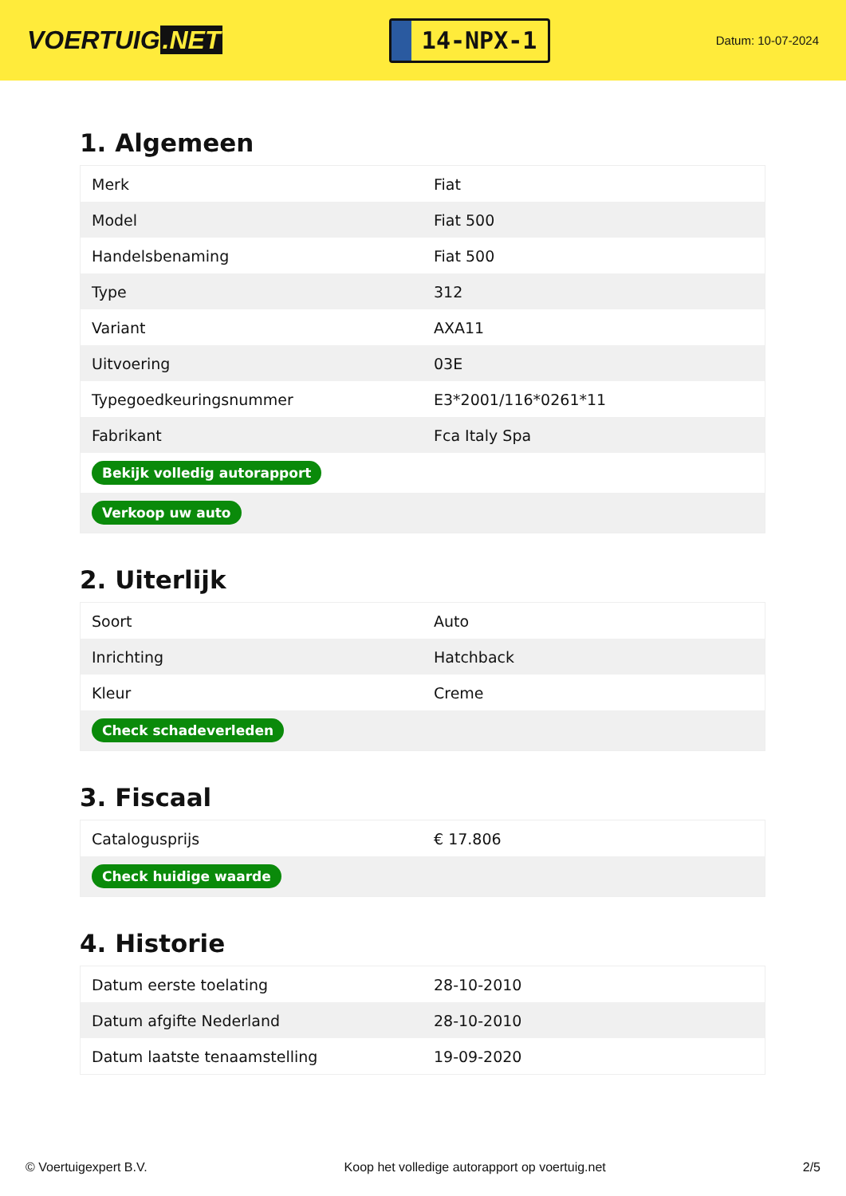VOERTUIG.NET
14-NPX-1
Datum: 10-07-2024
1. Algemeen
| Merk | Fiat |
| Model | Fiat 500 |
| Handelsbenaming | Fiat 500 |
| Type | 312 |
| Variant | AXA11 |
| Uitvoering | 03E |
| Typegoedkeuringsnummer | E3*2001/116*0261*11 |
| Fabrikant | Fca Italy Spa |
| Bekijk volledig autorapport | |
| Verkoop uw auto | |
2. Uiterlijk
| Soort | Auto |
| Inrichting | Hatchback |
| Kleur | Creme |
| Check schadeverleden | |
3. Fiscaal
| Catalogusprijs | € 17.806 |
| Check huidige waarde | |
4. Historie
| Datum eerste toelating | 28-10-2010 |
| Datum afgifte Nederland | 28-10-2010 |
| Datum laatste tenaamstelling | 19-09-2020 |
© Voertuigexpert B.V. Koop het volledige autorapport op voertuig.net 2/5